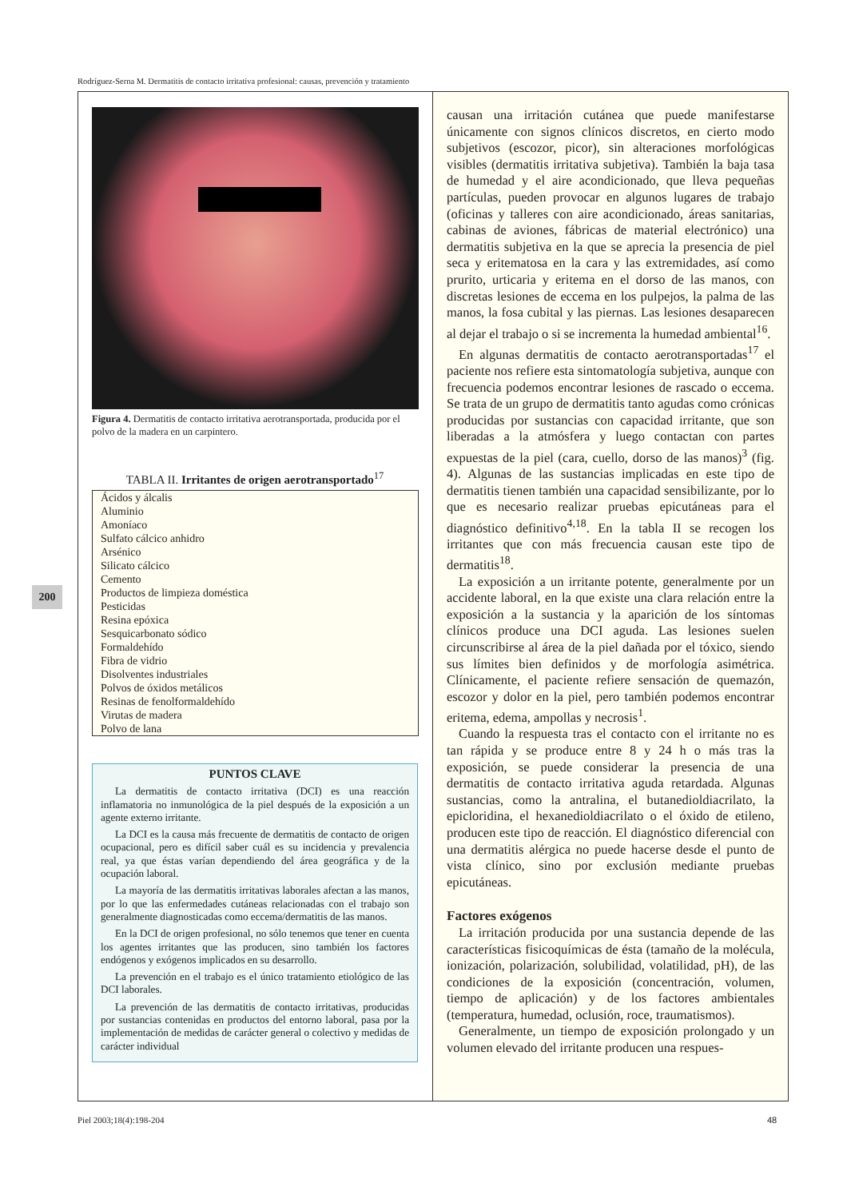Rodríguez-Serna M. Dermatitis de contacto irritativa profesional: causas, prevención y tratamiento
Figura 4. Dermatitis de contacto irritativa aerotransportada, producida por el polvo de la madera en un carpintero.
TABLA II. Irritantes de origen aerotransportado<sup>17</sup>
| Ácidos y álcalis |
| Aluminio |
| Amoníaco |
| Sulfato cálcico anhidro |
| Arsénico |
| Silicato cálcico |
| Cemento |
| Productos de limpieza doméstica |
| Pesticidas |
| Resina epóxica |
| Sesquicarbonato sódico |
| Formaldehído |
| Fibra de vidrio |
| Disolventes industriales |
| Polvos de óxidos metálicos |
| Resinas de fenolformaldehído |
| Virutas de madera |
| Polvo de lana |
PUNTOS CLAVE
La dermatitis de contacto irritativa (DCI) es una reacción inflamatoria no inmunológica de la piel después de la exposición a un agente externo irritante.
La DCI es la causa más frecuente de dermatitis de contacto de origen ocupacional, pero es difícil saber cuál es su incidencia y prevalencia real, ya que éstas varían dependiendo del área geográfica y de la ocupación laboral.
La mayoría de las dermatitis irritativas laborales afectan a las manos, por lo que las enfermedades cutáneas relacionadas con el trabajo son generalmente diagnosticadas como eccema/dermatitis de las manos.
En la DCI de origen profesional, no sólo tenemos que tener en cuenta los agentes irritantes que las producen, sino también los factores endógenos y exógenos implicados en su desarrollo.
La prevención en el trabajo es el único tratamiento etiológico de las DCI laborales.
La prevención de las dermatitis de contacto irritativas, producidas por sustancias contenidas en productos del entorno laboral, pasa por la implementación de medidas de carácter general o colectivo y medidas de carácter individual
causan una irritación cutánea que puede manifestarse únicamente con signos clínicos discretos, en cierto modo subjetivos (escozor, picor), sin alteraciones morfológicas visibles (dermatitis irritativa subjetiva). También la baja tasa de humedad y el aire acondicionado, que lleva pequeñas partículas, pueden provocar en algunos lugares de trabajo (oficinas y talleres con aire acondicionado, áreas sanitarias, cabinas de aviones, fábricas de material electrónico) una dermatitis subjetiva en la que se aprecia la presencia de piel seca y eritematosa en la cara y las extremidades, así como prurito, urticaria y eritema en el dorso de las manos, con discretas lesiones de eccema en los pulpejos, la palma de las manos, la fosa cubital y las piernas. Las lesiones desaparecen al dejar el trabajo o si se incrementa la humedad ambiental<sup>16</sup>.
En algunas dermatitis de contacto aerotransportadas<sup>17</sup> el paciente nos refiere esta sintomatología subjetiva, aunque con frecuencia podemos encontrar lesiones de rascado o eccema. Se trata de un grupo de dermatitis tanto agudas como crónicas producidas por sustancias con capacidad irritante, que son liberadas a la atmósfera y luego contactan con partes expuestas de la piel (cara, cuello, dorso de las manos)<sup>3</sup> (fig. 4). Algunas de las sustancias implicadas en este tipo de dermatitis tienen también una capacidad sensibilizante, por lo que es necesario realizar pruebas epicutáneas para el diagnóstico definitivo<sup>4,18</sup>. En la tabla II se recogen los irritantes que con más frecuencia causan este tipo de dermatitis<sup>18</sup>.
La exposición a un irritante potente, generalmente por un accidente laboral, en la que existe una clara relación entre la exposición a la sustancia y la aparición de los síntomas clínicos produce una DCI aguda. Las lesiones suelen circunscribirse al área de la piel dañada por el tóxico, siendo sus límites bien definidos y de morfología asimétrica. Clínicamente, el paciente refiere sensación de quemazón, escozor y dolor en la piel, pero también podemos encontrar eritema, edema, ampollas y necrosis<sup>1</sup>.
Cuando la respuesta tras el contacto con el irritante no es tan rápida y se produce entre 8 y 24 h o más tras la exposición, se puede considerar la presencia de una dermatitis de contacto irritativa aguda retardada. Algunas sustancias, como la antralina, el butanedioldiacrilato, la epicloridina, el hexanedioldiacrilato o el óxido de etileno, producen este tipo de reacción. El diagnóstico diferencial con una dermatitis alérgica no puede hacerse desde el punto de vista clínico, sino por exclusión mediante pruebas epicutáneas.
Factores exógenos
La irritación producida por una sustancia depende de las características fisicoquímicas de ésta (tamaño de la molécula, ionización, polarización, solubilidad, volatilidad, pH), de las condiciones de la exposición (concentración, volumen, tiempo de aplicación) y de los factores ambientales (temperatura, humedad, oclusión, roce, traumatismos).
Generalmente, un tiempo de exposición prolongado y un volumen elevado del irritante producen una respues-
200
Piel 2003;18(4):198-204 48